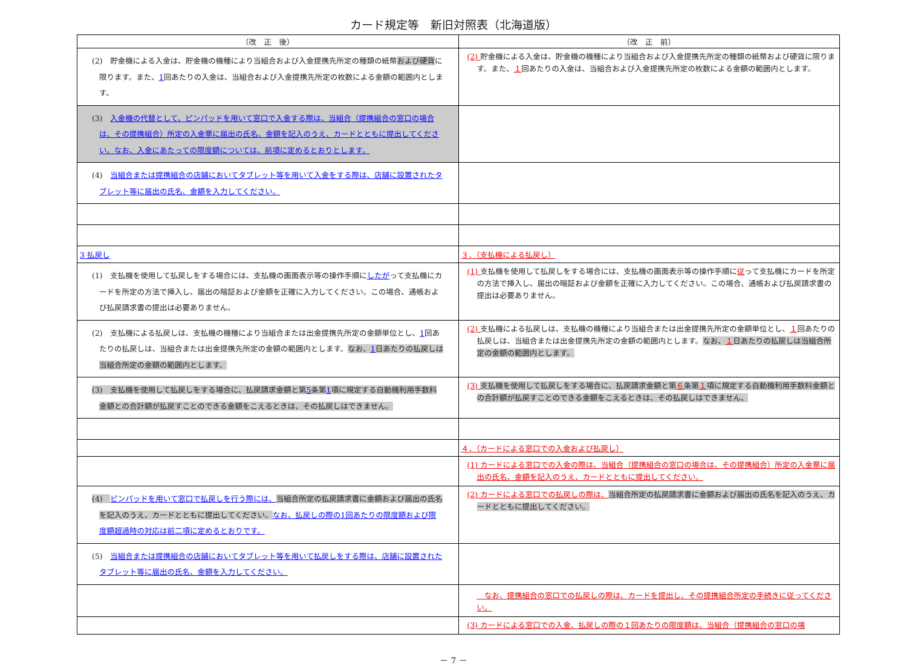カード規定等　新旧対照表（北海道版）
| （改 正 後） | （改 正 前） |
| --- | --- |
| (2) 貯金機による入金は、貯金機の機種により当組合および入金提携先所定の種類の紙幣 および硬貨 に限ります。また、 1 回あたりの入金は、当組合および入金提携先所定の枚数による金額の範囲内とします。 | (2) 貯金機による入金は、貯金機の機種により当組合および入金提携先所定の種類の紙幣および硬貨に限ります。また、 １ 回あたりの入金は、当組合および入金提携先所定の枚数による金額の範囲内とします。 |
| (3) 入金機の代替として、ピンパッドを用いて窓口で入金する際は、当組合（提携組合の窓口の場合は、その提携組合）所定の入金票に届出の氏名、金額を記入のうえ、カードとともに提出してください。なお、入金にあたっての限度額については、前項に定めるとおりとします。 | |
| (4) 当組合または提携組合の店舗においてタブレット等を用いて入金をする際は、店舗に設置されたタブレット等に届出の氏名、金額を入力してください。 | |
| 3 払戻し | ３．（支払機による払戻し） |
| (1) 支払機を使用して払戻しをする場合には、支払機の画面表示等の操作手順に したが って支払機にカードを所定の方法で挿入し、届出の暗証および金額を正確に入力してください。この場合、通帳および払戻請求書の提出は必要ありません。 | (1) 支払機を使用して払戻しをする場合には、支払機の画面表示等の操作手順に 従 って支払機にカードを所定の方法で挿入し、届出の暗証および金額を正確に入力してください。この場合、通帳および払戻請求書の提出は必要ありません。 |
| (2) 支払機による払戻しは、支払機の機種により当組合または出金提携先所定の金額単位とし、 1 回あたりの払戻しは、当組合または出金提携先所定の金額の範囲内とします。 なお、 1 日あたりの払戻しは当組合所定の金額の範囲内とします。 | (2) 支払機による払戻しは、支払機の機種により当組合または出金提携先所定の金額単位とし、 １ 回あたりの払戻しは、当組合または出金提携先所定の金額の範囲内とします。 なお、 １ 日あたりの払戻しは当組合所定の金額の範囲内とします。 |
| (3) 支払機を使用して払戻しをする場合に、払戻請求金額と第 5 条第 1 項に規定する自動機利用手数料金額との合計額が払戻すことのできる金額をこえるときは、その払戻しはできません。 | (3) 支払機を使用して払戻しをする場合に、払戻請求金額と第 ６ 条第 １ 項に規定する自動機利用手数料金額との合計額が払戻すことのできる金額をこえるときは、その払戻しはできません。 |
| | ４．（カードによる窓口での入金および払戻し） |
| | (1) カードによる窓口での入金の際は、当組合（提携組合の窓口の場合は、その提携組合）所定の入金票に届出の氏名、金額を記入のうえ、カードとともに提出してください。 |
| (4) ピンパッドを用いて窓口で払戻しを行う際には、 当組合所定の払戻請求書に金額および届出の氏名を記入のうえ、カードとともに提出してください。 なお、払戻しの際の1回あたりの限度額および限度額超過時の対応は前二項に定めるとおりです。 | (2) カードによる窓口での払戻しの際は、 当組合所定の払戻請求書に金額および届出の氏名を記入のうえ、カードとともに提出してください。 |
| (5) 当組合または提携組合の店舗においてタブレット等を用いて払戻しをする際は、店舗に設置されたタブレット等に届出の氏名、金額を入力してください。 | |
| | なお、提携組合の窓口での払戻しの際は、カードを提出し、その提携組合所定の手続きに従ってください。 |
| | (3) カードによる窓口での入金、払戻しの際の１回あたりの限度額は、当組合（提携組合の窓口の場 |
－ 7 －